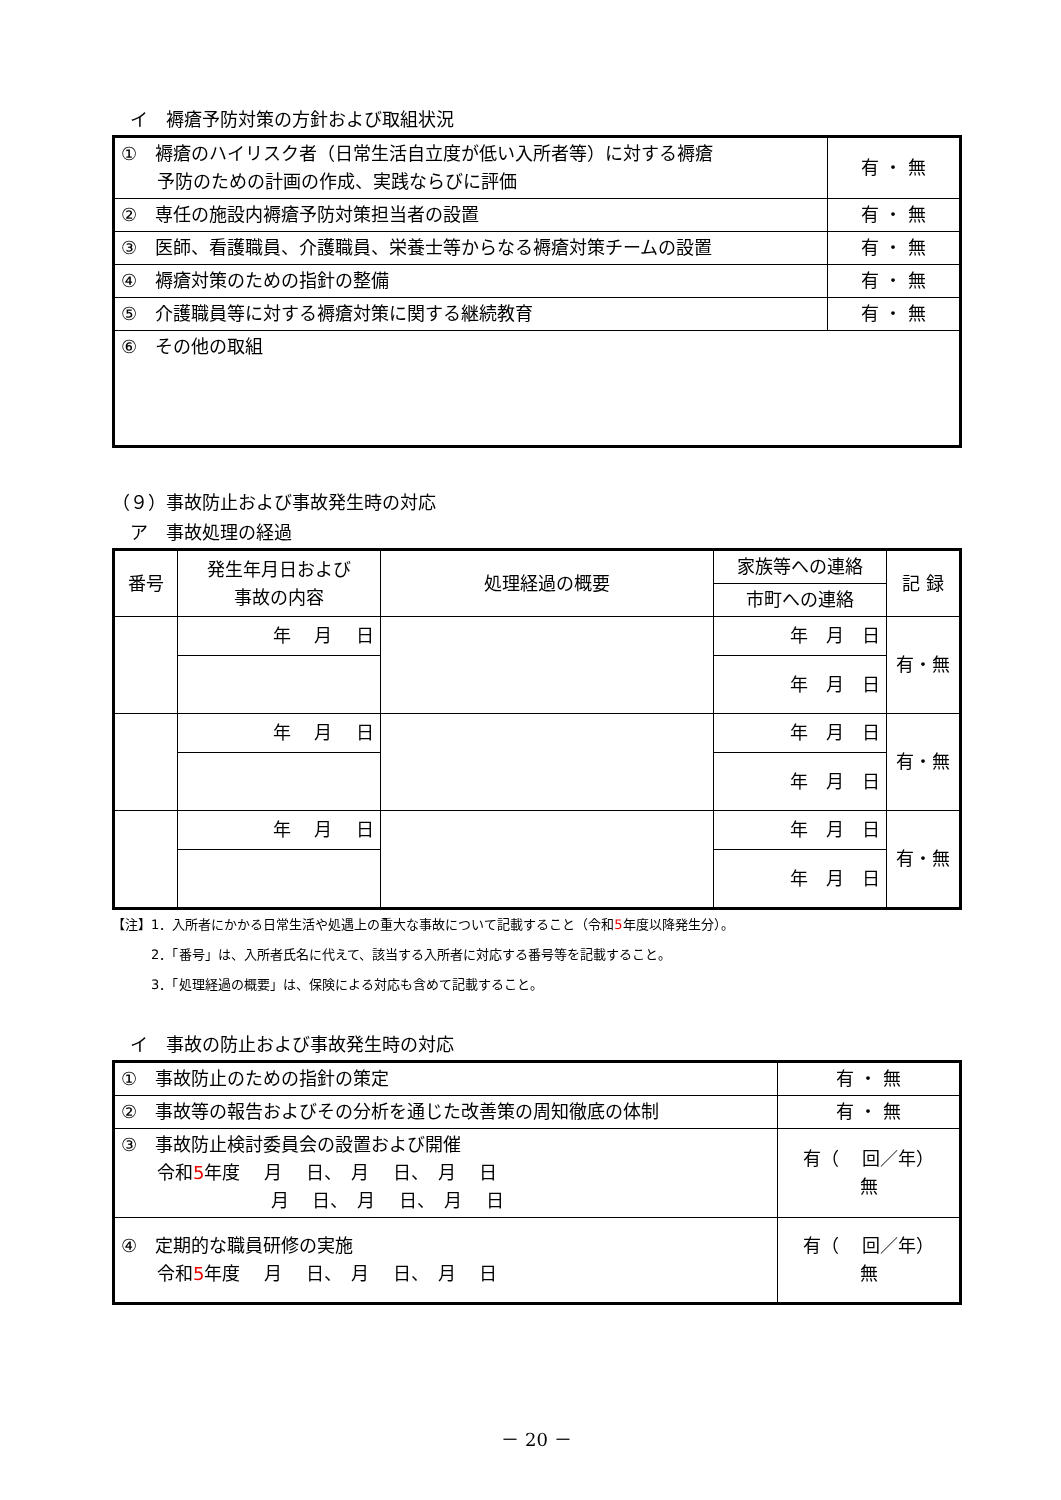イ　褥瘡予防対策の方針および取組状況
| ① 褥瘡のハイリスク者（日常生活自立度が低い入所者等）に対する褥瘡 予防のための計画の作成、実践ならびに評価 | 有 ・ 無 |
| ② 専任の施設内褥瘡予防対策担当者の設置 | 有 ・ 無 |
| ③ 医師、看護職員、介護職員、栄養士等からなる褥瘡対策チームの設置 | 有 ・ 無 |
| ④ 褥瘡対策のための指針の整備 | 有 ・ 無 |
| ⑤ 介護職員等に対する褥瘡対策に関する継続教育 | 有 ・ 無 |
| ⑥ その他の取組 | |
（９）事故防止および事故発生時の対応
　ア　事故処理の経過
| 番号 | 発生年月日および 事故の内容 | 処理経過の概要 | 家族等への連絡 | 記 録 |
| | | | 市町への連絡 | |
| | 年 月 日 | | 年 月 日 | 有・無 |
| | | | 年 月 日 | |
| | 年 月 日 | | 年 月 日 | 有・無 |
| | | | 年 月 日 | |
| | 年 月 日 | | 年 月 日 | 有・無 |
| | | | 年 月 日 | |
【注】1．入所者にかかる日常生活や処遇上の重大な事故について記載すること（令和5年度以降発生分）。
　　　2．「番号」は、入所者氏名に代えて、該当する入所者に対応する番号等を記載すること。
　　　3．「処理経過の概要」は、保険による対応も含めて記載すること。
　イ　事故の防止および事故発生時の対応
| ① 事故防止のための指針の策定 | 有 ・ 無 |
| ② 事故等の報告およびその分析を通じた改善策の周知徹底の体制 | 有 ・ 無 |
| ③ 事故防止検討委員会の設置および開催 令和 5 年度 月 日、 月 日、 月 日 月 日、 月 日、 月 日 | 有（ 回／年） 無 |
| ④ 定期的な職員研修の実施 令和 5 年度 月 日、 月 日、 月 日 | 有（ 回／年） 無 |
－ 20 －